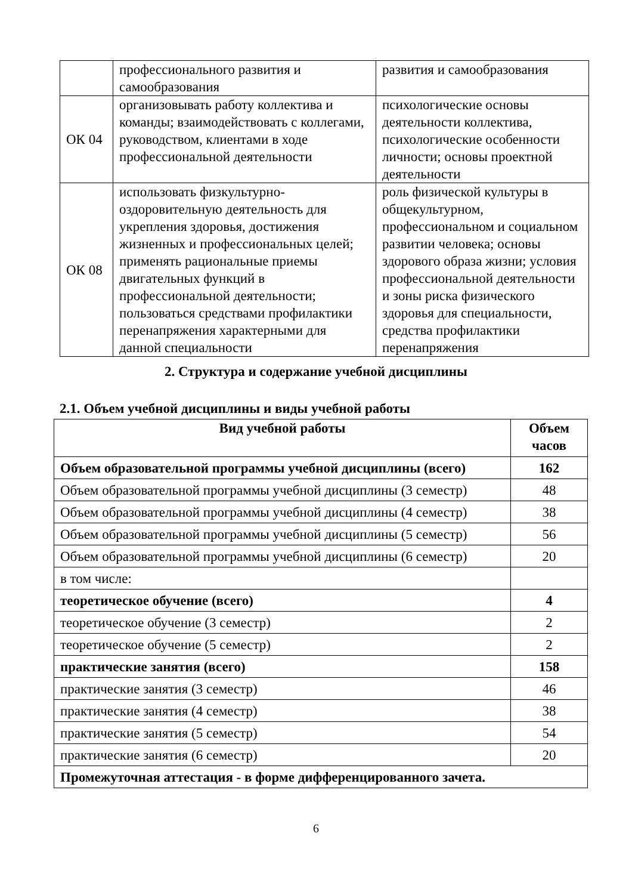| | профессионального развития и самообразования | развития и самообразования |
| ОК 04 | организовывать работу коллектива и команды; взаимодействовать с коллегами, руководством, клиентами в ходе профессиональной деятельности | психологические основы деятельности коллектива, психологические особенности личности; основы проектной деятельности |
| ОК 08 | использовать физкультурно-оздоровительную деятельность для укрепления здоровья, достижения жизненных и профессиональных целей; применять рациональные приемы двигательных функций в профессиональной деятельности; пользоваться средствами профилактики перенапряжения характерными для данной специальности | роль физической культуры в общекультурном, профессиональном и социальном развитии человека; основы здорового образа жизни; условия профессиональной деятельности и зоны риска физического здоровья для специальности, средства профилактики перенапряжения |
2. Структура и содержание учебной дисциплины
2.1. Объем учебной дисциплины и виды учебной работы
| Вид учебной работы | Объем часов |
| --- | --- |
| Объем образовательной программы учебной дисциплины (всего) | 162 |
| Объем образовательной программы учебной дисциплины (3 семестр) | 48 |
| Объем образовательной программы учебной дисциплины (4 семестр) | 38 |
| Объем образовательной программы учебной дисциплины (5 семестр) | 56 |
| Объем образовательной программы учебной дисциплины (6 семестр) | 20 |
| в том числе: | |
| теоретическое обучение (всего) | 4 |
| теоретическое обучение (3 семестр) | 2 |
| теоретическое обучение (5 семестр) | 2 |
| практические занятия (всего) | 158 |
| практические занятия (3 семестр) | 46 |
| практические занятия (4 семестр) | 38 |
| практические занятия (5 семестр) | 54 |
| практические занятия (6 семестр) | 20 |
| Промежуточная аттестация - в форме дифференцированного зачета. | |
6